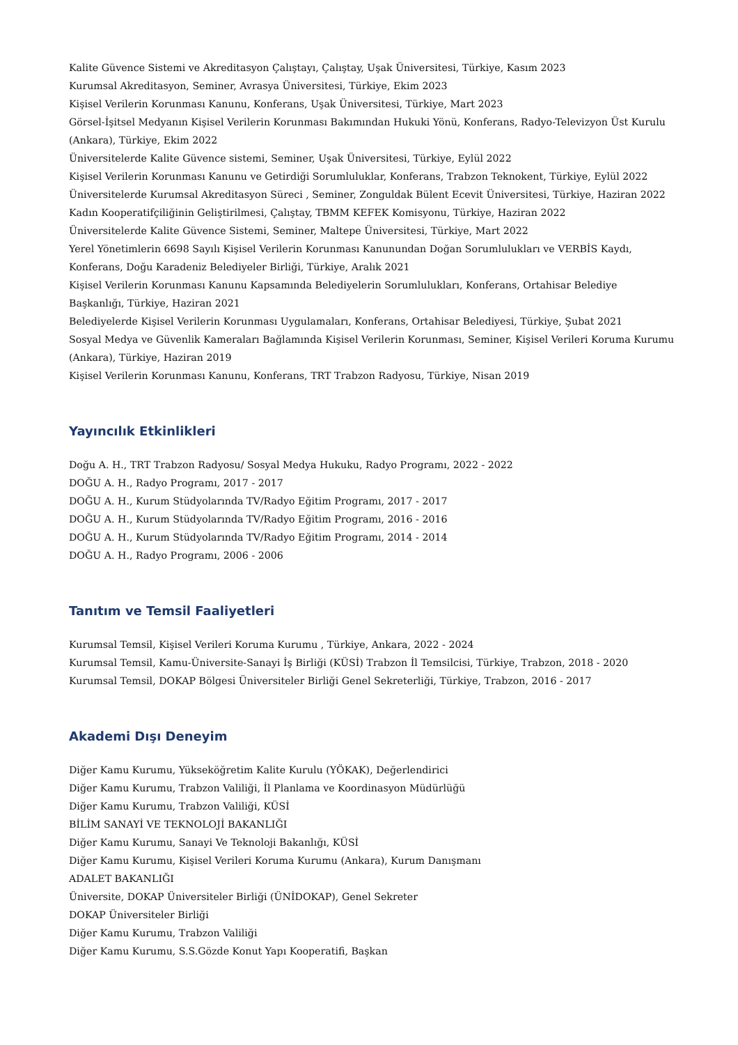Kalite Güvence Sistemi ve Akreditasyon Çalıştayı, Çalıştay, Uşak Üniversitesi, Türkiye, Kasım 2023
Kurumsal Akreditasyon, Seminer, Avrasya Üniversitesi, Türkiye, Ekim 2023
Kişisel Verilerin Korunması Kanunu, Konferans, Uşak Üniversitesi, Türkiye, Mart 2023
Görsel-İşitsel Medyanın Kişisel Verilerin Korunması Bakımından Hukuki Yönü, Konferans, Radyo-Televizyon Üst Kurulu (Ankara), Türkiye, Ekim 2022
Üniversitelerde Kalite Güvence sistemi, Seminer, Uşak Üniversitesi, Türkiye, Eylül 2022
Kişisel Verilerin Korunması Kanunu ve Getirdiği Sorumluluklar, Konferans, Trabzon Teknokent, Türkiye, Eylül 2022
Üniversitelerde Kurumsal Akreditasyon Süreci , Seminer, Zonguldak Bülent Ecevit Üniversitesi, Türkiye, Haziran 2022
Kadın Kooperatifçiliğinin Geliştirilmesi, Çalıştay, TBMM KEFEK Komisyonu, Türkiye, Haziran 2022
Üniversitelerde Kalite Güvence Sistemi, Seminer, Maltepe Üniversitesi, Türkiye, Mart 2022
Yerel Yönetimlerin 6698 Sayılı Kişisel Verilerin Korunması Kanunundan Doğan Sorumlulukları ve VERBİS Kaydı, Konferans, Doğu Karadeniz Belediyeler Birliği, Türkiye, Aralık 2021
Kişisel Verilerin Korunması Kanunu Kapsamında Belediyelerin Sorumlulukları, Konferans, Ortahisar Belediye Başkanlığı, Türkiye, Haziran 2021
Belediyelerde Kişisel Verilerin Korunması Uygulamaları, Konferans, Ortahisar Belediyesi, Türkiye, Şubat 2021
Sosyal Medya ve Güvenlik Kameraları Bağlamında Kişisel Verilerin Korunması, Seminer, Kişisel Verileri Koruma Kurumu (Ankara), Türkiye, Haziran 2019
Kişisel Verilerin Korunması Kanunu, Konferans, TRT Trabzon Radyosu, Türkiye, Nisan 2019
Yayıncılık Etkinlikleri
Doğu A. H., TRT Trabzon Radyosu/ Sosyal Medya Hukuku, Radyo Programı, 2022 - 2022
DOĞU A. H., Radyo Programı, 2017 - 2017
DOĞU A. H., Kurum Stüdyolarında TV/Radyo Eğitim Programı, 2017 - 2017
DOĞU A. H., Kurum Stüdyolarında TV/Radyo Eğitim Programı, 2016 - 2016
DOĞU A. H., Kurum Stüdyolarında TV/Radyo Eğitim Programı, 2014 - 2014
DOĞU A. H., Radyo Programı, 2006 - 2006
Tanıtım ve Temsil Faaliyetleri
Kurumsal Temsil, Kişisel Verileri Koruma Kurumu , Türkiye, Ankara, 2022 - 2024
Kurumsal Temsil, Kamu-Üniversite-Sanayi İş Birliği (KÜSİ) Trabzon İl Temsilcisi, Türkiye, Trabzon, 2018 - 2020
Kurumsal Temsil, DOKAP Bölgesi Üniversiteler Birliği Genel Sekreterliği, Türkiye, Trabzon, 2016 - 2017
Akademi Dışı Deneyim
Diğer Kamu Kurumu, Yükseköğretim Kalite Kurulu (YÖKAK), Değerlendirici
Diğer Kamu Kurumu, Trabzon Valiliği, İl Planlama ve Koordinasyon Müdürlüğü
Diğer Kamu Kurumu, Trabzon Valiliği, KÜSİ
BİLİM SANAYİ VE TEKNOLOJİ BAKANLIĞI
Diğer Kamu Kurumu, Sanayi Ve Teknoloji Bakanlığı, KÜSİ
Diğer Kamu Kurumu, Kişisel Verileri Koruma Kurumu (Ankara), Kurum Danışmanı
ADALET BAKANLIĞI
Üniversite, DOKAP Üniversiteler Birliği (ÜNİDOKAP), Genel Sekreter
DOKAP Üniversiteler Birliği
Diğer Kamu Kurumu, Trabzon Valiliği
Diğer Kamu Kurumu, S.S.Gözde Konut Yapı Kooperatifi, Başkan